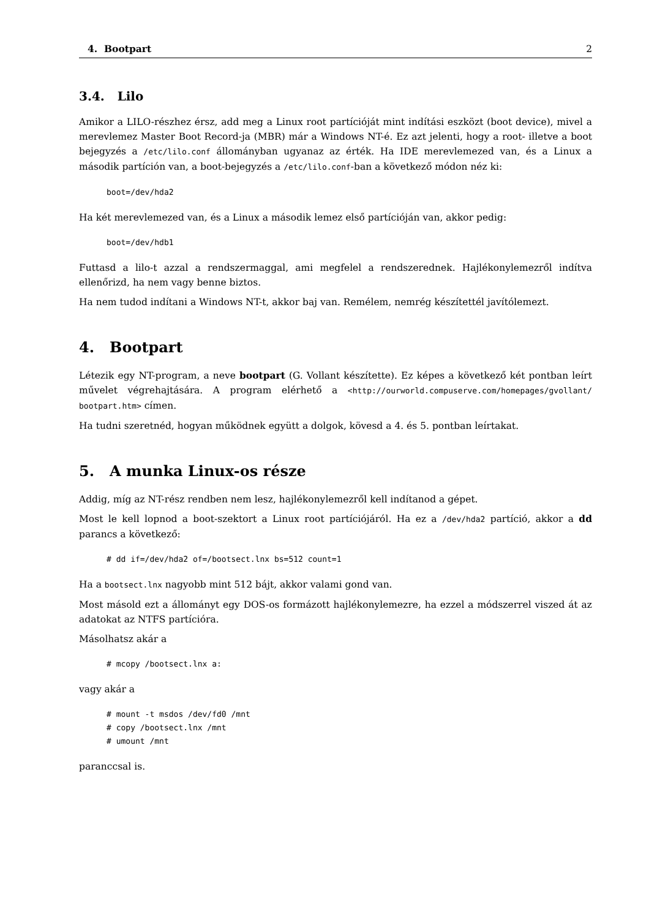4. Bootpart 2
3.4. Lilo
Amikor a LILO-részhez érsz, add meg a Linux root partícióját mint indítási eszközt (boot device), mivel a merevlemez Master Boot Record-ja (MBR) már a Windows NT-é. Ez azt jelenti, hogy a root- illetve a boot bejegyzés a /etc/lilo.conf állományban ugyanaz az érték. Ha IDE merevlemezed van, és a Linux a második partíción van, a boot-bejegyzés a /etc/lilo.conf-ban a következő módon néz ki:
boot=/dev/hda2
Ha két merevlemezed van, és a Linux a második lemez első partícióján van, akkor pedig:
boot=/dev/hdb1
Futtasd a lilo-t azzal a rendszermaggal, ami megfelel a rendszerednek. Hajlékonylemezről indítva ellenőrizd, ha nem vagy benne biztos.
Ha nem tudod indítani a Windows NT-t, akkor baj van. Remélem, nemrég készítettél javítólemezt.
4. Bootpart
Létezik egy NT-program, a neve bootpart (G. Vollant készítette). Ez képes a következő két pontban leírt művelet végrehajtására. A program elérhető a <http://ourworld.compuserve.com/homepages/gvollant/ bootpart.htm> címen.
Ha tudni szeretnéd, hogyan működnek együtt a dolgok, kövesd a 4. és 5. pontban leírtakat.
5. A munka Linux-os része
Addig, míg az NT-rész rendben nem lesz, hajlékonylemezről kell indítanod a gépet.
Most le kell lopnod a boot-szektort a Linux root partíciójáról. Ha ez a /dev/hda2 partíció, akkor a dd parancs a következő:
# dd if=/dev/hda2 of=/bootsect.lnx bs=512 count=1
Ha a bootsect.lnx nagyobb mint 512 bájt, akkor valami gond van.
Most másold ezt a állományt egy DOS-os formázott hajlékonylemezre, ha ezzel a módszerrel viszed át az adatokat az NTFS partícióra.
Másolhatsz akár a
# mcopy /bootsect.lnx a:
vagy akár a
# mount -t msdos /dev/fd0 /mnt
# copy /bootsect.lnx /mnt
# umount /mnt
paranccsal is.